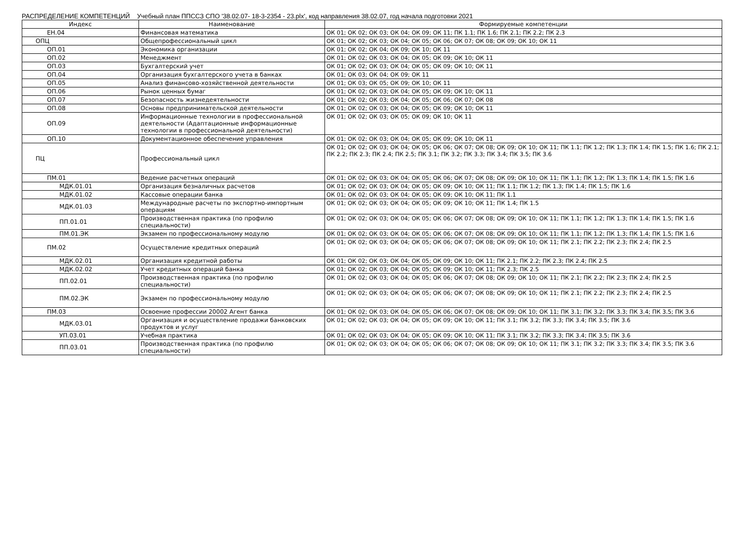РАСПРЕДЕЛЕНИЕ КОМПЕТЕНЦИЙ Учебный план ППССЗ СПО '38.02.07- 18-3-2354 - 23.plx', код направления 38.02.07, год начала подготовки 2021
| Индекс | Наименование | Формируемые компетенции |
| --- | --- | --- |
| ЕН.04 | Финансовая математика | ОК 01; ОК 02; ОК 03; ОК 04; ОК 09; ОК 11; ПК 1.1; ПК 1.6; ПК 2.1; ПК 2.2; ПК 2.3 |
| ОПЦ | Общепрофессиональный цикл | ОК 01; ОК 02; ОК 03; ОК 04; ОК 05; ОК 06; ОК 07; ОК 08; ОК 09; ОК 10; ОК 11 |
| ОП.01 | Экономика организации | ОК 01; ОК 02; ОК 04; ОК 09; ОК 10; ОК 11 |
| ОП.02 | Менеджмент | ОК 01; ОК 02; ОК 03; ОК 04; ОК 05; ОК 09; ОК 10; ОК 11 |
| ОП.03 | Бухгалтерский учет | ОК 01; ОК 02; ОК 03; ОК 04; ОК 05; ОК 09; ОК 10; ОК 11 |
| ОП.04 | Организация бухгалтерского учета в банках | ОК 01; ОК 03; ОК 04; ОК 09; ОК 11 |
| ОП.05 | Анализ финансово-хозяйственной деятельности | ОК 01; ОК 03; ОК 05; ОК 09; ОК 10; ОК 11 |
| ОП.06 | Рынок ценных бумаг | ОК 01; ОК 02; ОК 03; ОК 04; ОК 05; ОК 09; ОК 10; ОК 11 |
| ОП.07 | Безопасность жизнедеятельности | ОК 01; ОК 02; ОК 03; ОК 04; ОК 05; ОК 06; ОК 07; ОК 08 |
| ОП.08 | Основы предпринимательской деятельности | ОК 01; ОК 02; ОК 03; ОК 04; ОК 05; ОК 09; ОК 10; ОК 11 |
| ОП.09 | Информационные технологии в профессиональной деятельности (Адаптационные информационные технологии в профессиональной деятельности) | ОК 01; ОК 02; ОК 03; ОК 05; ОК 09; ОК 10; ОК 11 |
| ОП.10 | Документационное обеспечение управления | ОК 01; ОК 02; ОК 03; ОК 04; ОК 05; ОК 09; ОК 10; ОК 11 |
| ПЦ | Профессиональный цикл | ОК 01; ОК 02; ОК 03; ОК 04; ОК 05; ОК 06; ОК 07; ОК 08; ОК 09; ОК 10; ОК 11; ПК 1.1; ПК 1.2; ПК 1.3; ПК 1.4; ПК 1.5; ПК 1.6; ПК 2.1; ПК 2.2; ПК 2.3; ПК 2.4; ПК 2.5; ПК 3.1; ПК 3.2; ПК 3.3; ПК 3.4; ПК 3.5; ПК 3.6 |
| ПМ.01 | Ведение расчетных операций | ОК 01; ОК 02; ОК 03; ОК 04; ОК 05; ОК 06; ОК 07; ОК 08; ОК 09; ОК 10; ОК 11; ПК 1.1; ПК 1.2; ПК 1.3; ПК 1.4; ПК 1.5; ПК 1.6 |
| МДК.01.01 | Организация безналичных расчетов | ОК 01; ОК 02; ОК 03; ОК 04; ОК 05; ОК 09; ОК 10; ОК 11; ПК 1.1; ПК 1.2; ПК 1.3; ПК 1.4; ПК 1.5; ПК 1.6 |
| МДК.01.02 | Кассовые операции банка | ОК 01; ОК 02; ОК 03; ОК 04; ОК 05; ОК 09; ОК 10; ОК 11; ПК 1.1 |
| МДК.01.03 | Международные расчеты по экспортно-импортным операциям | ОК 01; ОК 02; ОК 03; ОК 04; ОК 05; ОК 09; ОК 10; ОК 11; ПК 1.4; ПК 1.5 |
| ПП.01.01 | Производственная практика (по профилю специальности) | ОК 01; ОК 02; ОК 03; ОК 04; ОК 05; ОК 06; ОК 07; ОК 08; ОК 09; ОК 10; ОК 11; ПК 1.1; ПК 1.2; ПК 1.3; ПК 1.4; ПК 1.5; ПК 1.6 |
| ПМ.01.ЭК | Экзамен по профессиональному модулю | ОК 01; ОК 02; ОК 03; ОК 04; ОК 05; ОК 06; ОК 07; ОК 08; ОК 09; ОК 10; ОК 11; ПК 1.1; ПК 1.2; ПК 1.3; ПК 1.4; ПК 1.5; ПК 1.6 |
| ПМ.02 | Осуществление кредитных операций | ОК 01; ОК 02; ОК 03; ОК 04; ОК 05; ОК 06; ОК 07; ОК 08; ОК 09; ОК 10; ОК 11; ПК 2.1; ПК 2.2; ПК 2.3; ПК 2.4; ПК 2.5 |
| МДК.02.01 | Организация кредитной работы | ОК 01; ОК 02; ОК 03; ОК 04; ОК 05; ОК 09; ОК 10; ОК 11; ПК 2.1; ПК 2.2; ПК 2.3; ПК 2.4; ПК 2.5 |
| МДК.02.02 | Учет кредитных операций банка | ОК 01; ОК 02; ОК 03; ОК 04; ОК 05; ОК 09; ОК 10; ОК 11; ПК 2.3; ПК 2.5 |
| ПП.02.01 | Производственная практика (по профилю специальности) | ОК 01; ОК 02; ОК 03; ОК 04; ОК 05; ОК 06; ОК 07; ОК 08; ОК 09; ОК 10; ОК 11; ПК 2.1; ПК 2.2; ПК 2.3; ПК 2.4; ПК 2.5 |
| ПМ.02.ЭК | Экзамен по профессиональному модулю | ОК 01; ОК 02; ОК 03; ОК 04; ОК 05; ОК 06; ОК 07; ОК 08; ОК 09; ОК 10; ОК 11; ПК 2.1; ПК 2.2; ПК 2.3; ПК 2.4; ПК 2.5 |
| ПМ.03 | Освоение профессии 20002 Агент банка | ОК 01; ОК 02; ОК 03; ОК 04; ОК 05; ОК 06; ОК 07; ОК 08; ОК 09; ОК 10; ОК 11; ПК 3.1; ПК 3.2; ПК 3.3; ПК 3.4; ПК 3.5; ПК 3.6 |
| МДК.03.01 | Организация и осуществление продажи банковских продуктов и услуг | ОК 01; ОК 02; ОК 03; ОК 04; ОК 05; ОК 09; ОК 10; ОК 11; ПК 3.1; ПК 3.2; ПК 3.3; ПК 3.4; ПК 3.5; ПК 3.6 |
| УП.03.01 | Учебная практика | ОК 01; ОК 02; ОК 03; ОК 04; ОК 05; ОК 09; ОК 10; ОК 11; ПК 3.1; ПК 3.2; ПК 3.3; ПК 3.4; ПК 3.5; ПК 3.6 |
| ПП.03.01 | Производственная практика (по профилю специальности) | ОК 01; ОК 02; ОК 03; ОК 04; ОК 05; ОК 06; ОК 07; ОК 08; ОК 09; ОК 10; ОК 11; ПК 3.1; ПК 3.2; ПК 3.3; ПК 3.4; ПК 3.5; ПК 3.6 |